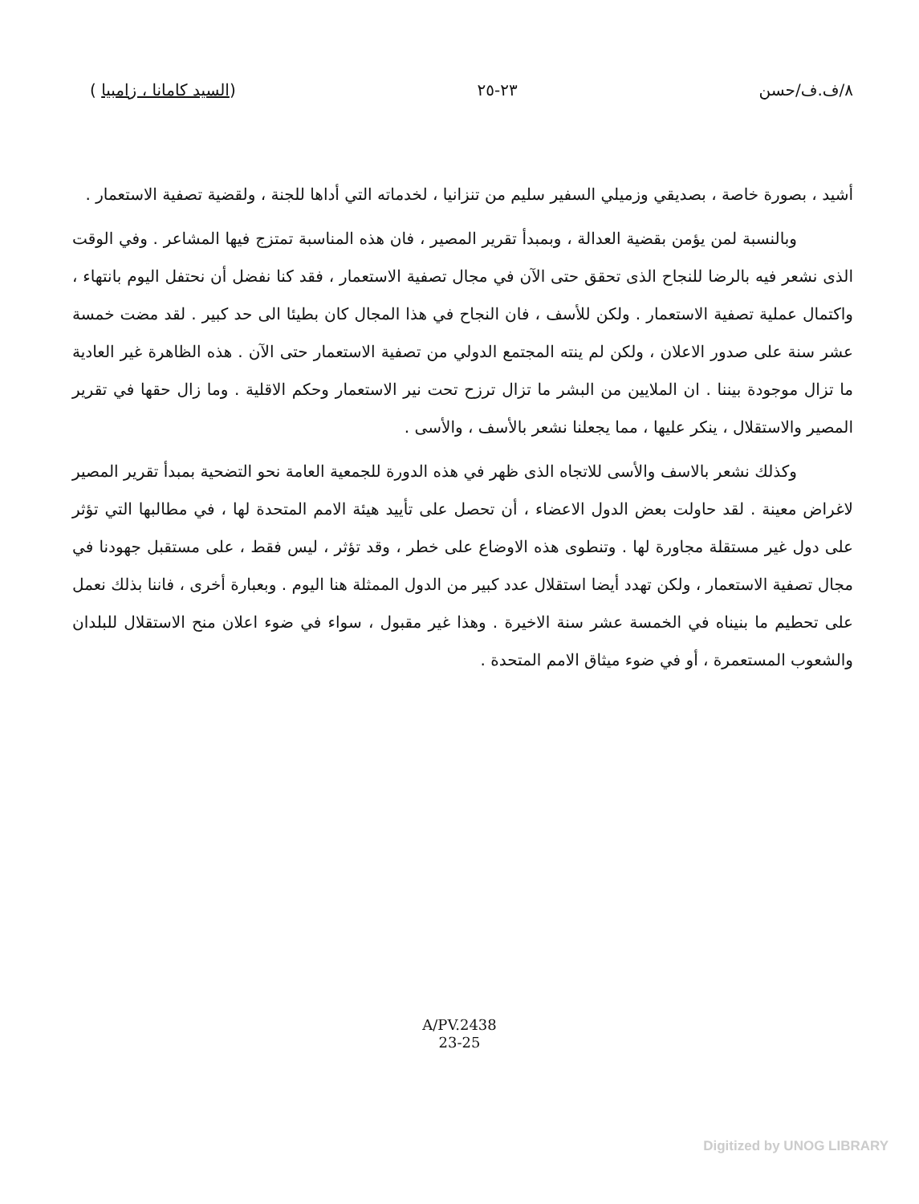٨/ف.ف/حسن ٢٣-٢٥ (السيد كامانا ، زامبيا )
أشيد ، بصورة خاصة ، بصديقي وزميلي السفير سليم من تنزانيا ، لخدماته التي أداها للجنة ، ولقضية تصفية الاستعمار .
وبالنسبة لمن يؤمن بقضية العدالة ، وبمبدأ تقرير المصير ، فان هذه المناسبة تمتزج فيها المشاعر . وفي الوقت الذى نشعر فيه بالرضا للنجاح الذى تحقق حتى الآن في مجال تصفية الاستعمار ، فقد كنا نفضل أن نحتفل اليوم بانتهاء ، واكتمال عملية تصفية الاستعمار . ولكن للأسف ، فان النجاح في هذا المجال كان بطيئا الى حد كبير . لقد مضت خمسة عشر سنة على صدور الاعلان ، ولكن لم ينته المجتمع الدولي من تصفية الاستعمار حتى الآن . هذه الظاهرة غير العادية ما تزال موجودة بيننا . ان الملايين من البشر ما تزال ترزح تحت نير الاستعمار وحكم الاقلية . وما زال حقها في تقرير المصير والاستقلال ، ينكر عليها ، مما يجعلنا نشعر بالأسف ، والأسى .
وكذلك نشعر بالاسف والأسى للاتجاه الذى ظهر في هذه الدورة للجمعية العامة نحو التضحية بمبدأ تقرير المصير لاغراض معينة . لقد حاولت بعض الدول الاعضاء ، أن تحصل على تأييد هيئة الامم المتحدة لها ، في مطالبها التي تؤثر على دول غير مستقلة مجاورة لها . وتنطوى هذه الاوضاع على خطر ، وقد تؤثر ، ليس فقط ، على مستقبل جهودنا في مجال تصفية الاستعمار ، ولكن تهدد أيضا استقلال عدد كبير من الدول الممثلة هنا اليوم . وبعبارة أخرى ، فاننا بذلك نعمل على تحطيم ما بنيناه في الخمسة عشر سنة الاخيرة . وهذا غير مقبول ، سواء في ضوء اعلان منح الاستقلال للبلدان والشعوب المستعمرة ، أو في ضوء ميثاق الامم المتحدة .
A/PV.2438
23-25
Digitized by UNOG LIBRARY